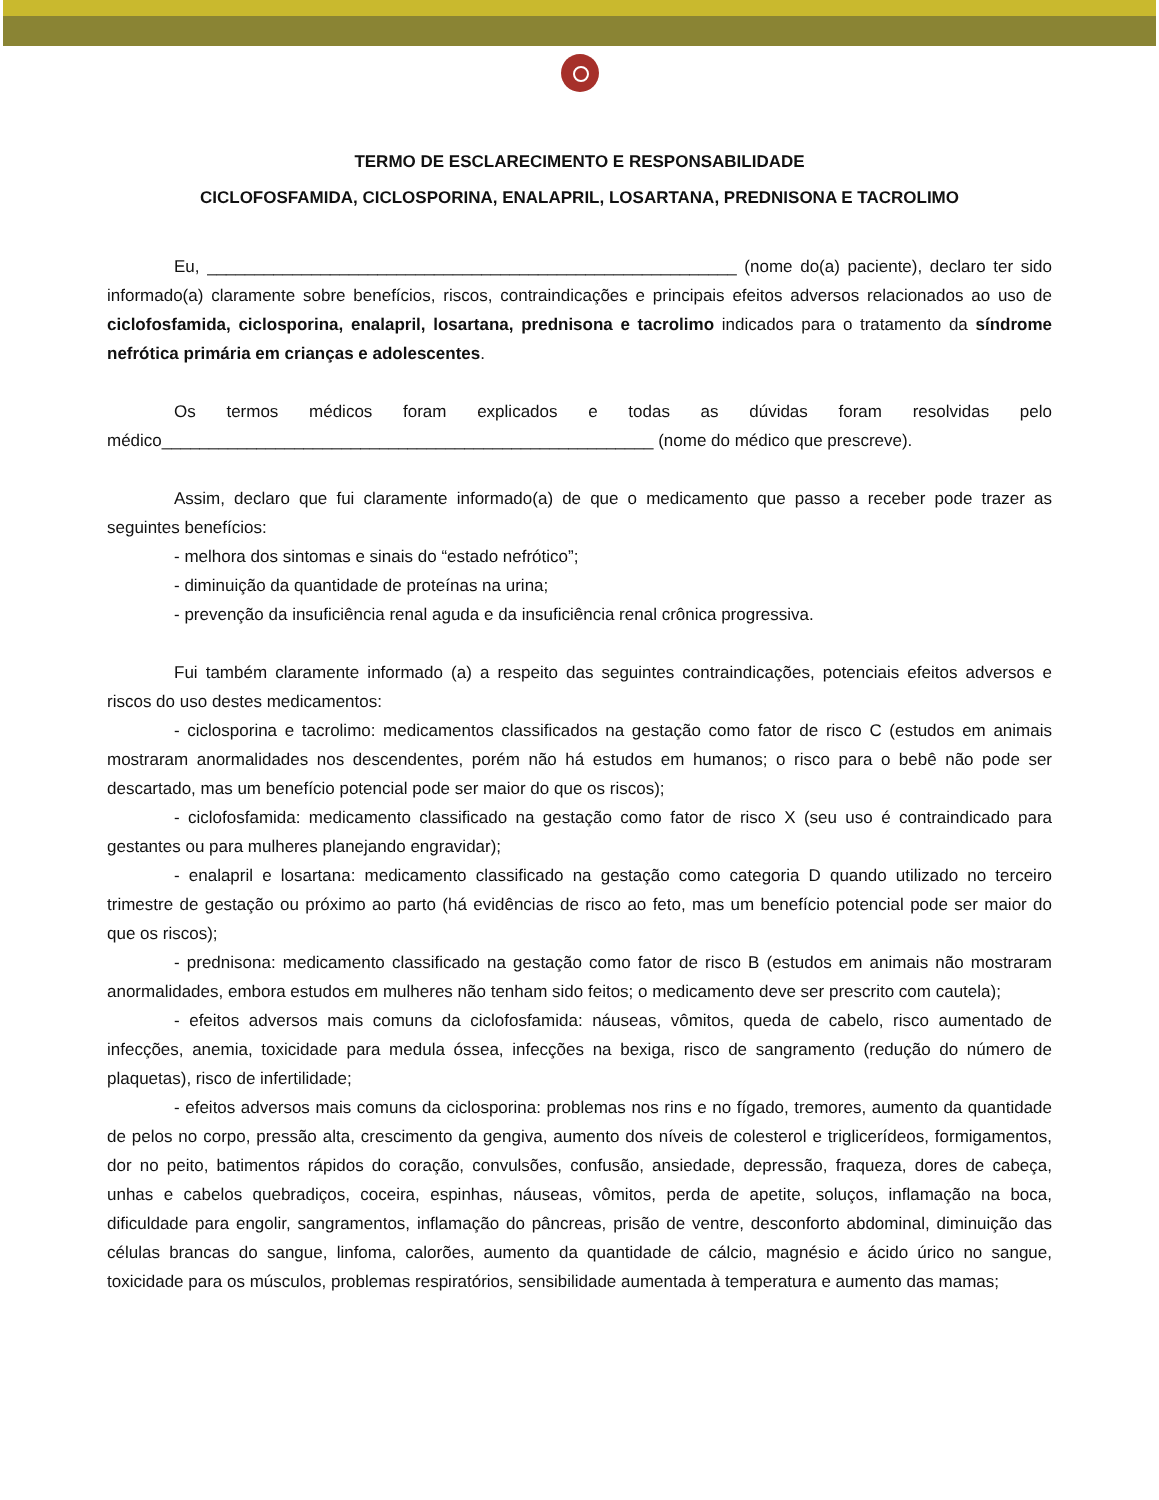TERMO DE ESCLARECIMENTO E RESPONSABILIDADE
CICLOFOSFAMIDA, CICLOSPORINA, ENALAPRIL, LOSARTANA, PREDNISONA E TACROLIMO
Eu, ________________________________________________________ (nome do(a) paciente), declaro ter sido informado(a) claramente sobre benefícios, riscos, contraindicações e principais efeitos adversos relacionados ao uso de ciclofosfamida, ciclosporina, enalapril, losartana, prednisona e tacrolimo indicados para o tratamento da síndrome nefrótica primária em crianças e adolescentes.
Os termos médicos foram explicados e todas as dúvidas foram resolvidas pelo médico____________________________________________________ (nome do médico que prescreve).
Assim, declaro que fui claramente informado(a) de que o medicamento que passo a receber pode trazer as seguintes benefícios:
- melhora dos sintomas e sinais do “estado nefrótico”;
- diminuição da quantidade de proteínas na urina;
- prevenção da insuficiência renal aguda e da insuficiência renal crônica progressiva.
Fui também claramente informado (a) a respeito das seguintes contraindicações, potenciais efeitos adversos e riscos do uso destes medicamentos:
- ciclosporina e tacrolimo: medicamentos classificados na gestação como fator de risco C (estudos em animais mostraram anormalidades nos descendentes, porém não há estudos em humanos; o risco para o bebê não pode ser descartado, mas um benefício potencial pode ser maior do que os riscos);
- ciclofosfamida: medicamento classificado na gestação como fator de risco X (seu uso é contraindicado para gestantes ou para mulheres planejando engravidar);
- enalapril e losartana: medicamento classificado na gestação como categoria D quando utilizado no terceiro trimestre de gestação ou próximo ao parto (há evidências de risco ao feto, mas um benefício potencial pode ser maior do que os riscos);
- prednisona: medicamento classificado na gestação como fator de risco B (estudos em animais não mostraram anormalidades, embora estudos em mulheres não tenham sido feitos; o medicamento deve ser prescrito com cautela);
- efeitos adversos mais comuns da ciclofosfamida: náuseas, vômitos, queda de cabelo, risco aumentado de infecções, anemia, toxicidade para medula óssea, infecções na bexiga, risco de sangramento (redução do número de plaquetas), risco de infertilidade;
- efeitos adversos mais comuns da ciclosporina: problemas nos rins e no fígado, tremores, aumento da quantidade de pelos no corpo, pressão alta, crescimento da gengiva, aumento dos níveis de colesterol e triglicerídeos, formigamentos, dor no peito, batimentos rápidos do coração, convulsões, confusão, ansiedade, depressão, fraqueza, dores de cabeça, unhas e cabelos quebradiços, coceira, espinhas, náuseas, vômitos, perda de apetite, soluços, inflamação na boca, dificuldade para engolir, sangramentos, inflamação do pâncreas, prisão de ventre, desconforto abdominal, diminuição das células brancas do sangue, linfoma, calorões, aumento da quantidade de cálcio, magnésio e ácido úrico no sangue, toxicidade para os músculos, problemas respiratórios, sensibilidade aumentada à temperatura e aumento das mamas;